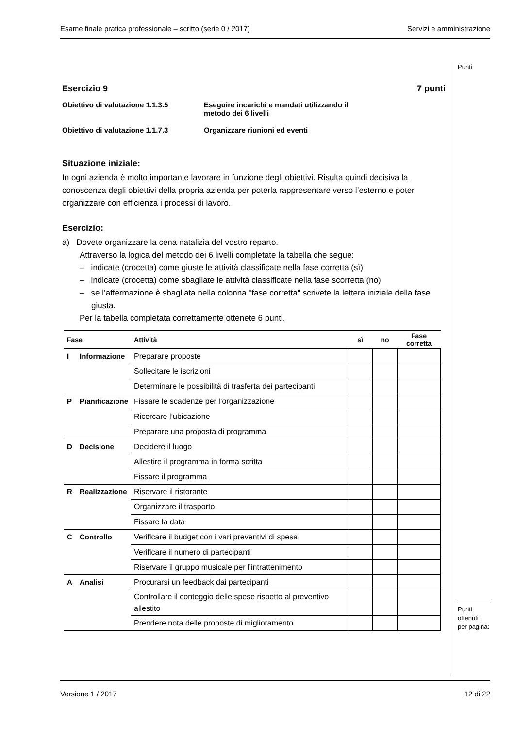Esame finale pratica professionale – scritto (serie 0 / 2017) Servizi e amministrazione
Punti
Esercizio 9 7 punti
Obiettivo di valutazione 1.1.3.5 Eseguire incarichi e mandati utilizzando il
metodo dei 6 livelli
Obiettivo di valutazione 1.1.7.3 Organizzare riunioni ed eventi
Situazione iniziale:
In ogni azienda è molto importante lavorare in funzione degli obiettivi. Risulta quindi decisiva la conoscenza degli obiettivi della propria azienda per poterla rappresentare verso l’esterno e poter organizzare con efficienza i processi di lavoro.
Esercizio:
a) Dovete organizzare la cena natalizia del vostro reparto.
Attraverso la logica del metodo dei 6 livelli completate la tabella che segue:
– indicate (crocetta) come giuste le attività classificate nella fase corretta (sì)
– indicate (crocetta) come sbagliate le attività classificate nella fase scorretta (no)
– se l’affermazione è sbagliata nella colonna "fase corretta" scrivete la lettera iniziale della fase giusta.
Per la tabella completata correttamente ottenete 6 punti.
| Fase | | Attività | sì | no | Fase corretta |
| --- | --- | --- | --- | --- | --- |
| I | Informazione | Preparare proposte | | | |
| | | Sollecitare le iscrizioni | | | |
| | | Determinare le possibilità di trasferta dei partecipanti | | | |
| P | Pianificazione | Fissare le scadenze per l’organizzazione | | | |
| | | Ricercare l’ubicazione | | | |
| | | Preparare una proposta di programma | | | |
| D | Decisione | Decidere il luogo | | | |
| | | Allestire il programma in forma scritta | | | |
| | | Fissare il programma | | | |
| R | Realizzazione | Riservare il ristorante | | | |
| | | Organizzare il trasporto | | | |
| | | Fissare la data | | | |
| C | Controllo | Verificare il budget con i vari preventivi di spesa | | | |
| | | Verificare il numero di partecipanti | | | |
| | | Riservare il gruppo musicale per l’intrattenimento | | | |
| A | Analisi | Procurarsi un feedback dai partecipanti | | | |
| | | Controllare il conteggio delle spese rispetto al preventivo allestito | | | |
| | | Prendere nota delle proposte di miglioramento | | | |
Punti
ottenuti
per pagina:
Versione 1 / 2017 12 di 22